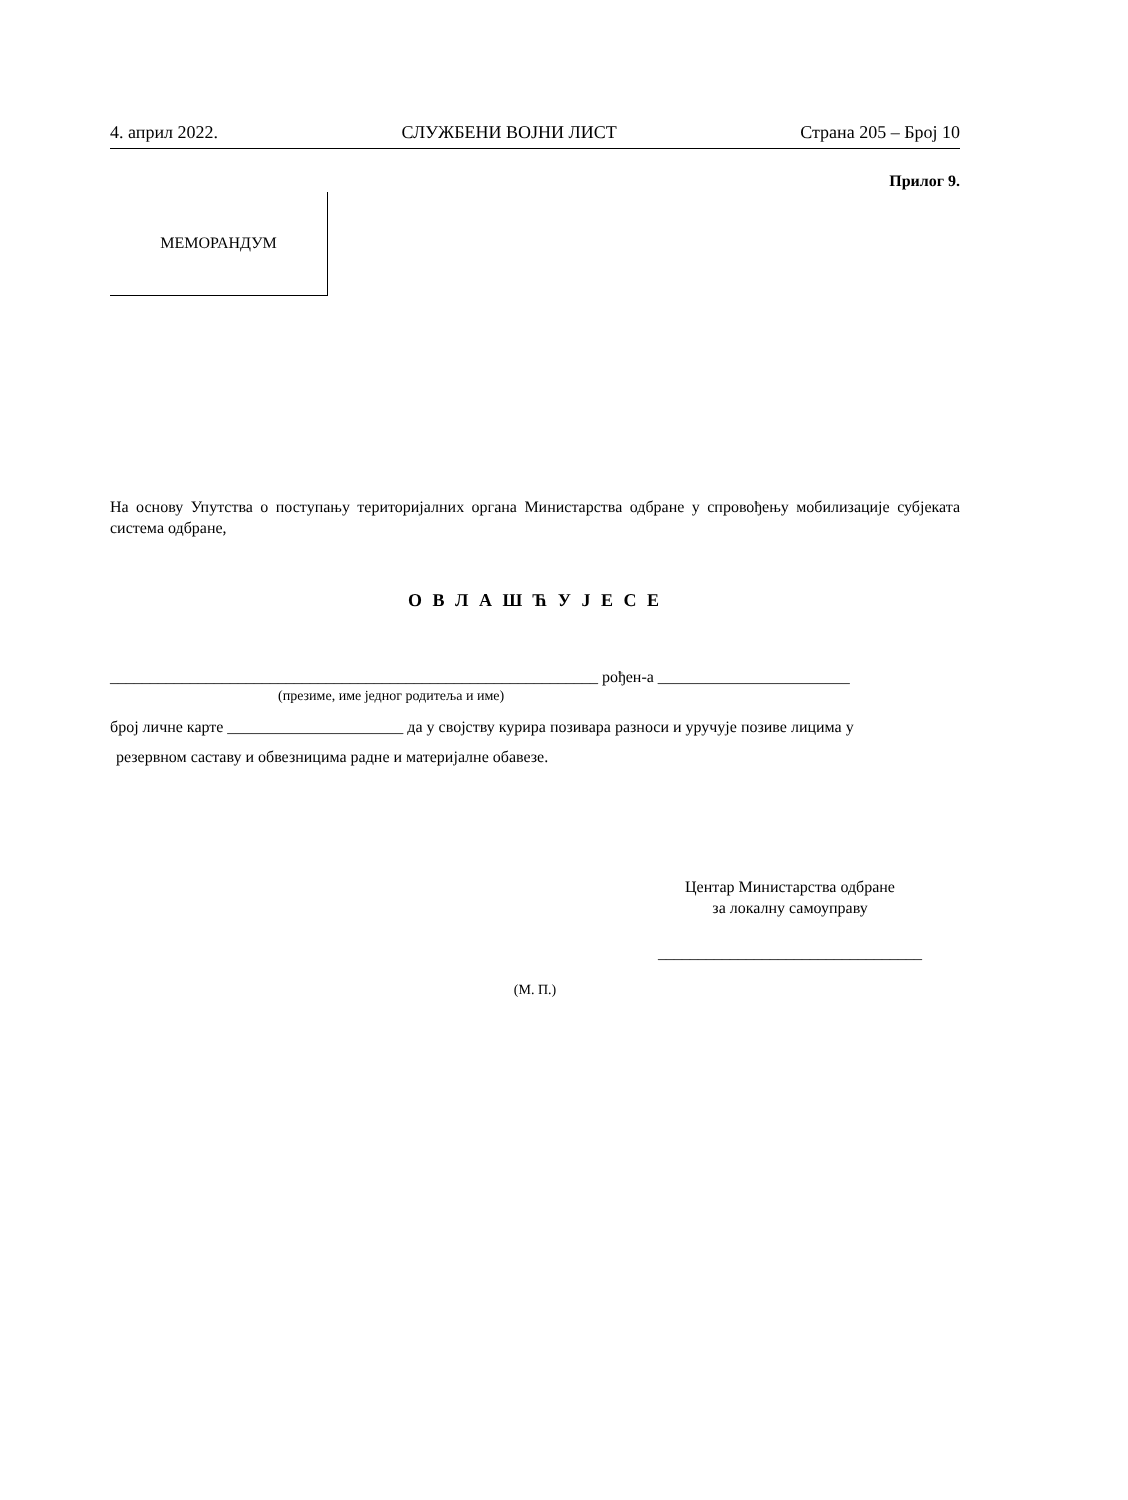4. април 2022. СЛУЖБЕНИ ВОЈНИ ЛИСТ Страна 205 – Број 10
Прилог 9.
МЕМОРАНДУМ
На основу Упутства о поступању територијалних органа Министарства одбране у спровођењу мобилизације субјеката система одбране,
О В Л А Ш Ћ У Ј Е С Е
_____________________________________________________________ рођен-а ________________________
(презиме, име једног родитеља и име)
број личне карте ______________________ да у својству курира позивара разноси и уручује позиве лицима у
резервном саставу и обвезницима радне и материјалне обавезе.
Центар Министарства одбране
за локалну самоуправу
_________________________________
(М. П.)